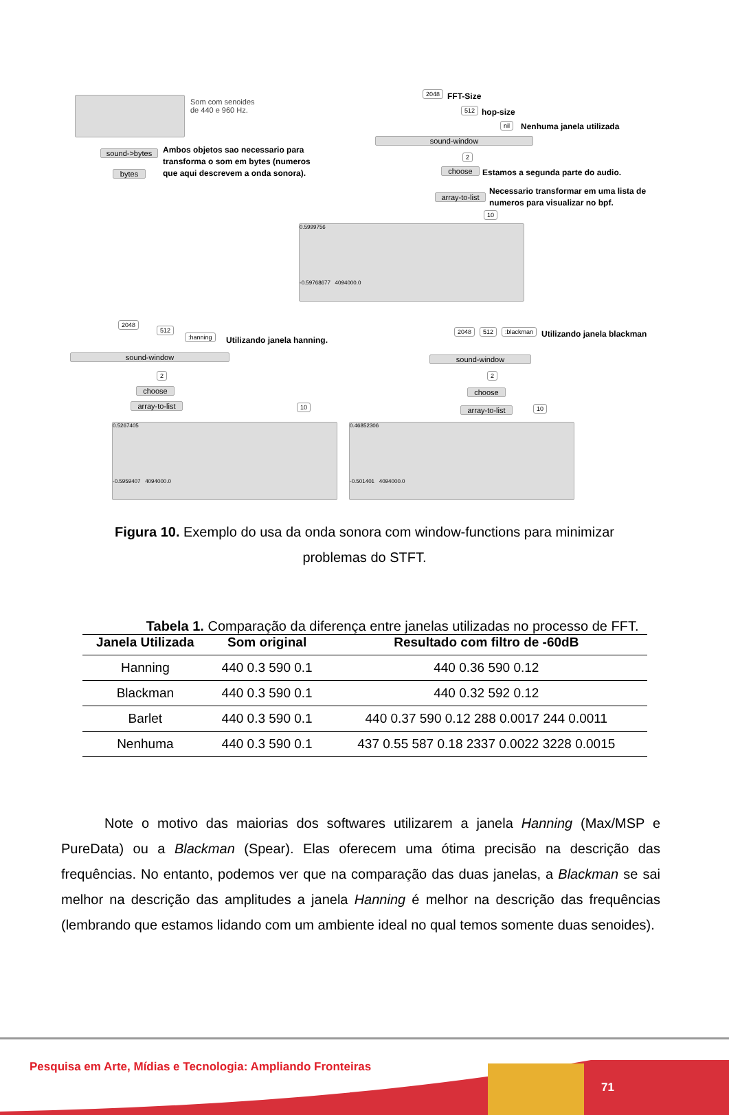Som com senoides
de 440 e 960 Hz.
sound->bytes
Ambos objetos sao necessario para
transforma o som em bytes (numeros
que aqui descrevem a onda sonora).
bytes
2048 FFT-Size
512 hop-size
nil Nenhuma janela utilizada
sound-window
2
choose
Estamos a segunda parte do audio.
array-to-list
Necessario transformar em uma lista de
numeros para visualizar no bpf.
10
0.5999756
-0.59768677 4094000.0
2048
512
:hanning Utilizando janela hanning.
sound-window
2
choose
array-to-list
10
0.5267405
-0.5959407 4094000.0
2048 512 :blackman Utilizando janela blackman
sound-window
2
choose
array-to-list
10
0.46852306
-0.501401 4094000.0
Figura 10. Exemplo do usa da onda sonora com window-functions para minimizar problemas do STFT.
Tabela 1. Comparação da diferença entre janelas utilizadas no processo de FFT.
| Janela Utilizada | Som original | Resultado com filtro de -60dB |
| --- | --- | --- |
| Hanning | 440 0.3 590 0.1 | 440 0.36 590 0.12 |
| Blackman | 440 0.3 590 0.1 | 440 0.32 592 0.12 |
| Barlet | 440 0.3 590 0.1 | 440 0.37 590 0.12 288 0.0017 244 0.0011 |
| Nenhuma | 440 0.3 590 0.1 | 437 0.55 587 0.18 2337 0.0022 3228 0.0015 |
Note o motivo das maiorias dos softwares utilizarem a janela Hanning (Max/MSP e PureData) ou a Blackman (Spear). Elas oferecem uma ótima precisão na descrição das frequências. No entanto, podemos ver que na comparação das duas janelas, a Blackman se sai melhor na descrição das amplitudes a janela Hanning é melhor na descrição das frequências (lembrando que estamos lidando com um ambiente ideal no qual temos somente duas senoides).
Pesquisa em Arte, Mídias e Tecnologia: Ampliando Fronteiras
71